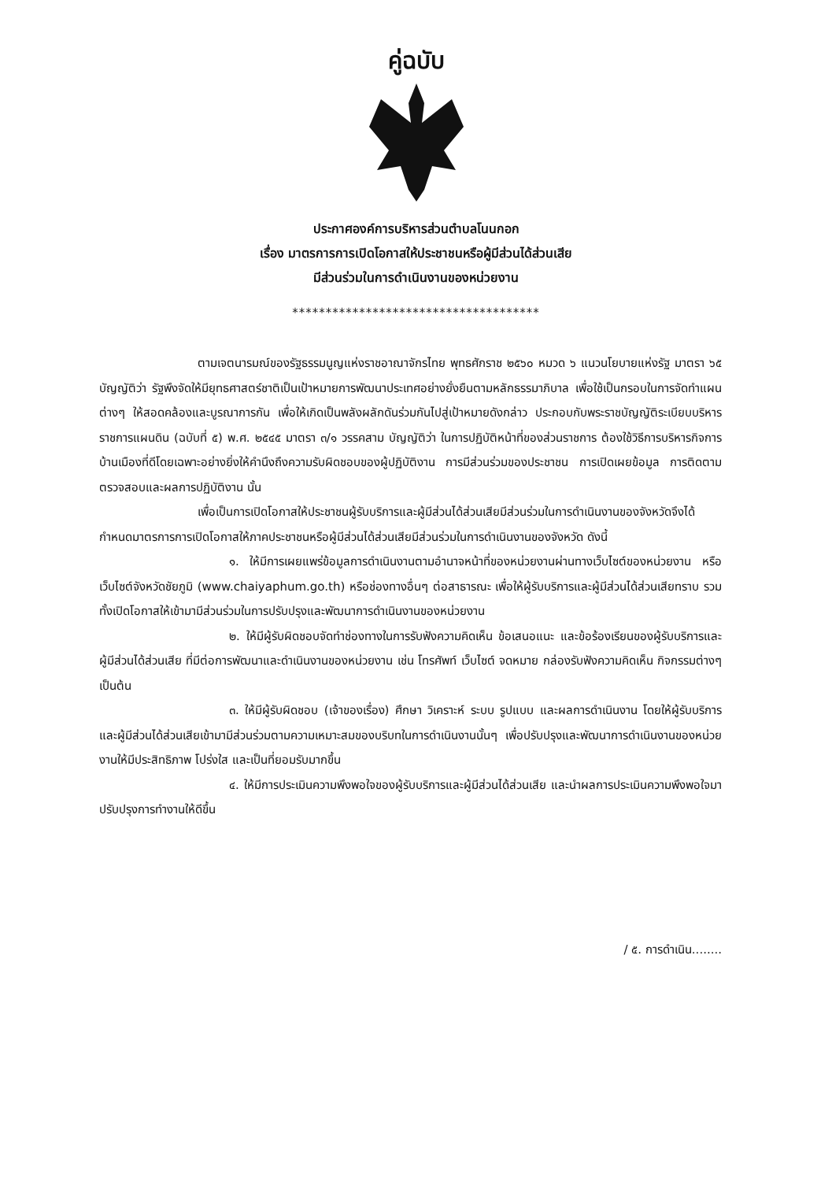คู่ฉบับ
ประกาศองค์การบริหารส่วนตำบลโนนกอก
เรื่อง มาตรการการเปิดโอกาสให้ประชาชนหรือผู้มีส่วนได้ส่วนเสีย
มีส่วนร่วมในการดำเนินงานของหน่วยงาน
*************************************
ตามเจตนารมณ์ของรัฐธรรมนูญแห่งราชอาณาจักรไทย พุทธศักราช ๒๕๖๐ หมวด ๖ แนวนโยบายแห่งรัฐ มาตรา ๖๕ บัญญัติว่า รัฐพึงจัดให้มียุทธศาสตร์ชาติเป็นเป้าหมายการพัฒนาประเทศอย่างยั่งยืนตามหลักธรรมาภิบาล เพื่อใช้เป็นกรอบในการจัดทำแผนต่างๆ ให้สอดคล้องและบูรณาการกัน เพื่อให้เกิดเป็นพลังผลักดันร่วมกันไปสู่เป้าหมายดังกล่าว ประกอบกับพระราชบัญญัติระเบียบบริหารราชการแผนดิน (ฉบับที่ ๕) พ.ศ. ๒๕๔๕ มาตรา ๓/๑ วรรคสาม บัญญัติว่า ในการปฏิบัติหน้าที่ของส่วนราชการ ต้องใช้วิธีการบริหารกิจการบ้านเมืองที่ดีโดยเฉพาะอย่างยิ่งให้คำนึงถึงความรับผิดชอบของผู้ปฏิบัติงาน การมีส่วนร่วมของประชาชน การเปิดเผยข้อมูล การติดตามตรวจสอบและผลการปฏิบัติงาน นั้น
เพื่อเป็นการเปิดโอกาสให้ประชาชนผู้รับบริการและผู้มีส่วนได้ส่วนเสียมีส่วนร่วมในการดำเนินงานของจังหวัดจึงได้กำหนดมาตรการการเปิดโอกาสให้ภาคประชาชนหรือผู้มีส่วนได้ส่วนเสียมีส่วนร่วมในการดำเนินงานของจังหวัด ดังนี้
๑. ให้มีการเผยแพร่ข้อมูลการดำเนินงานตามอำนาจหน้าที่ของหน่วยงานผ่านทางเว็บไซต์ของหน่วยงาน หรือเว็บไซต์จังหวัดชัยภูมิ (www.chaiyaphum.go.th) หรือช่องทางอื่นๆ ต่อสาธารณะ เพื่อให้ผู้รับบริการและผู้มีส่วนได้ส่วนเสียทราบ รวมทั้งเปิดโอกาสให้เข้ามามีส่วนร่วมในการปรับปรุงและพัฒนาการดำเนินงานของหน่วยงาน
๒. ให้มีผู้รับผิดชอบจัดทำช่องทางในการรับฟังความคิดเห็น ข้อเสนอแนะ และข้อร้องเรียนของผู้รับบริการและผู้มีส่วนได้ส่วนเสีย ที่มีต่อการพัฒนาและดำเนินงานของหน่วยงาน เช่น โทรศัพท์ เว็บไซต์ จดหมาย กล่องรับฟังความคิดเห็น กิจกรรมต่างๆ เป็นต้น
๓. ให้มีผู้รับผิดชอบ (เจ้าของเรื่อง) ศึกษา วิเคราะห์ ระบบ รูปแบบ และผลการดำเนินงาน โดยให้ผู้รับบริการและผู้มีส่วนได้ส่วนเสียเข้ามามีส่วนร่วมตามความเหมาะสมของบริบทในการดำเนินงานนั้นๆ เพื่อปรับปรุงและพัฒนาการดำเนินงานของหน่วยงานให้มีประสิทธิภาพ โปร่งใส และเป็นที่ยอมรับมากขึ้น
๔. ให้มีการประเมินความพึงพอใจของผู้รับบริการและผู้มีส่วนได้ส่วนเสีย และนำผลการประเมินความพึงพอใจมาปรับปรุงการทำงานให้ดีขึ้น
/ ๕. การดำเนิน........